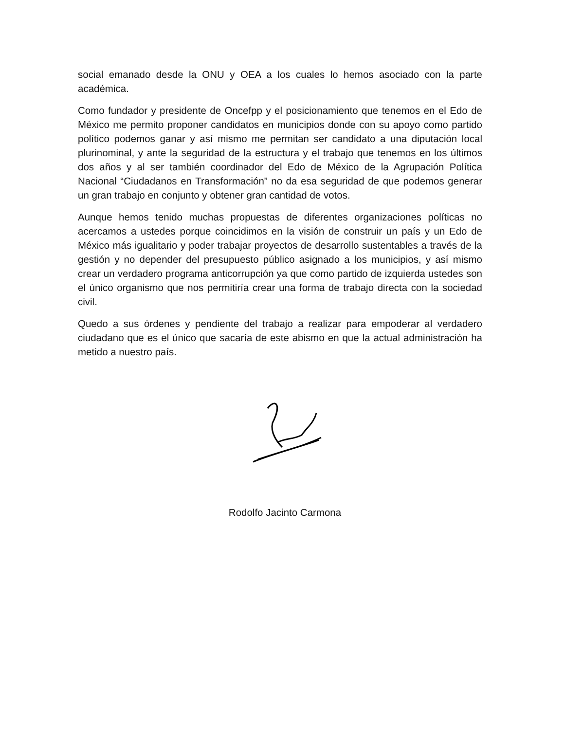social emanado desde la ONU y OEA a los cuales lo hemos asociado con la parte académica.
Como fundador y presidente de Oncefpp y el posicionamiento que tenemos en el Edo de México me permito proponer candidatos en municipios donde con su apoyo como partido político podemos ganar y así mismo me permitan ser candidato a una diputación local plurinominal, y ante la seguridad de la estructura y el trabajo que tenemos en los últimos dos años y al ser también coordinador del Edo de México de la Agrupación Política Nacional “Ciudadanos en Transformación” no da esa seguridad de que podemos generar un gran trabajo en conjunto y obtener gran cantidad de votos.
Aunque hemos tenido muchas propuestas de diferentes organizaciones políticas no acercamos a ustedes porque coincidimos en la visión de construir un país y un Edo de México más igualitario y poder trabajar proyectos de desarrollo sustentables a través de la gestión y no depender del presupuesto público asignado a los municipios, y así mismo crear un verdadero programa anticorrupción ya que como partido de izquierda ustedes son el único organismo que nos permitiría crear una forma de trabajo directa con la sociedad civil.
Quedo a sus órdenes y pendiente del trabajo a realizar para empoderar al verdadero ciudadano que es el único que sacaría de este abismo en que la actual administración ha metido a nuestro país.
Rodolfo Jacinto Carmona